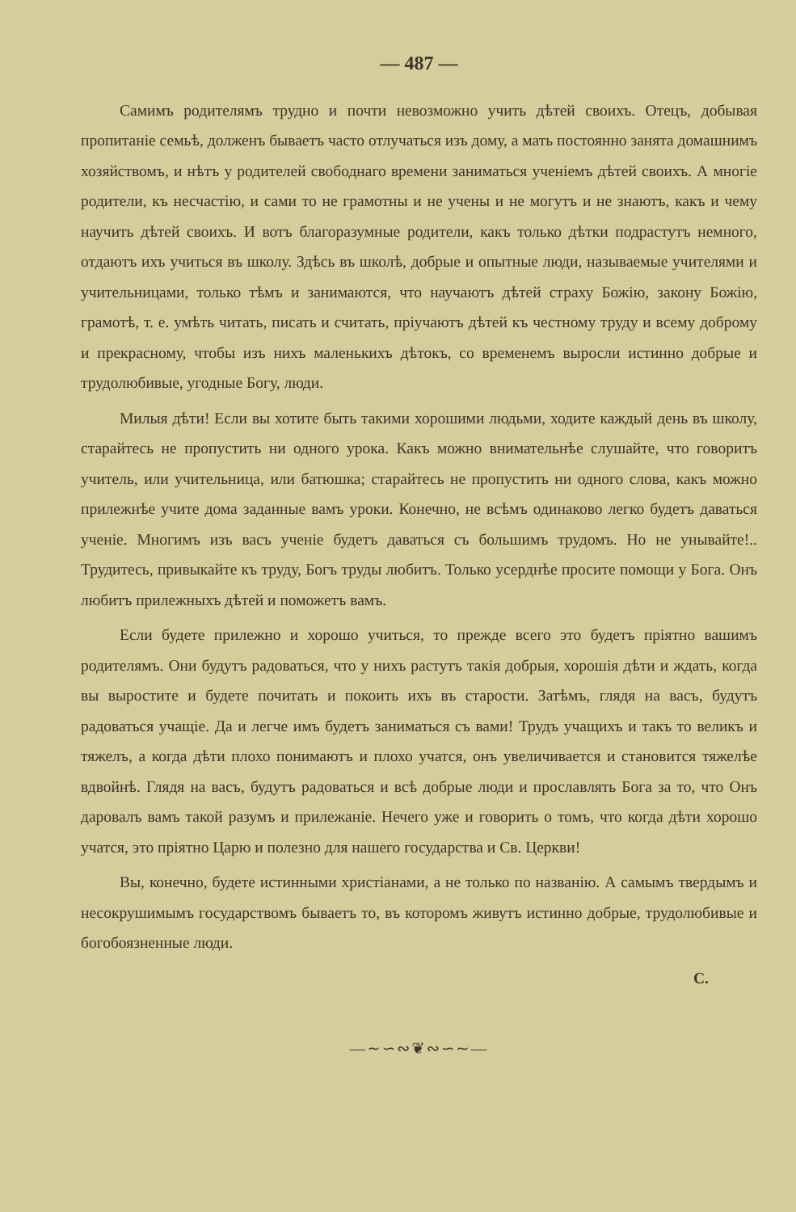— 487 —
Самимъ родителямъ трудно и почти невозможно учить дѣтей своихъ. Отецъ, добывая пропитаніе семьѣ, долженъ бываетъ часто отлучаться изъ дому, а мать постоянно занята домашнимъ хозяйствомъ, и нѣтъ у родителей свободнаго времени заниматься ученіемъ дѣтей своихъ. А многіе родители, къ несчастію, и сами то не грамотны и не учены и не могутъ и не знаютъ, какъ и чему научить дѣтей своихъ. И вотъ благоразумные родители, какъ только дѣтки подрастутъ немного, отдаютъ ихъ учиться въ школу. Здѣсь въ школѣ, добрые и опытные люди, называемые учителями и учительницами, только тѣмъ и занимаются, что научаютъ дѣтей страху Божію, закону Божію, грамотѣ, т. е. умѣть читать, писать и считать, пріучаютъ дѣтей къ честному труду и всему доброму и прекрасному, чтобы изъ нихъ маленькихъ дѣтокъ, со временемъ выросли истинно добрые и трудолюбивые, угодные Богу, люди.
Милыя дѣти! Если вы хотите быть такими хорошими людьми, ходите каждый день въ школу, старайтесь не пропустить ни одного урока. Какъ можно внимательнѣе слушайте, что говоритъ учитель, или учительница, или батюшка; старайтесь не пропустить ни одного слова, какъ можно прилежнѣе учите дома заданные вамъ уроки. Конечно, не всѣмъ одинаково легко будетъ даваться ученіе. Многимъ изъ васъ ученіе будетъ даваться съ большимъ трудомъ. Но не унывайте!.. Трудитесь, привыкайте къ труду, Богъ труды любитъ. Только усерднѣе просите помощи у Бога. Онъ любитъ прилежныхъ дѣтей и поможетъ вамъ.
Если будете прилежно и хорошо учиться, то прежде всего это будетъ пріятно вашимъ родителямъ. Они будутъ радоваться, что у нихъ растутъ такія добрыя, хорошія дѣти и ждать, когда вы выростите и будете почитать и покоить ихъ въ старости. Затѣмъ, глядя на васъ, будутъ радоваться учащіе. Да и легче имъ будетъ заниматься съ вами! Трудъ учащихъ и такъ то великъ и тяжелъ, а когда дѣти плохо понимаютъ и плохо учатся, онъ увеличивается и становится тяжелѣе вдвойнѣ. Глядя на васъ, будутъ радоваться и всѣ добрые люди и прославлять Бога за то, что Онъ даровалъ вамъ такой разумъ и прилежаніе. Нечего уже и говорить о томъ, что когда дѣти хорошо учатся, это пріятно Царю и полезно для нашего государства и Св. Церкви!
Вы, конечно, будете истинными христіанами, а не только по названію. А самымъ твердымъ и несокрушимымъ государствомъ бываетъ то, въ которомъ живутъ истинно добрые, трудолюбивые и богобоязненные люди.
С.
—∼∽∾❦∾∽∼—